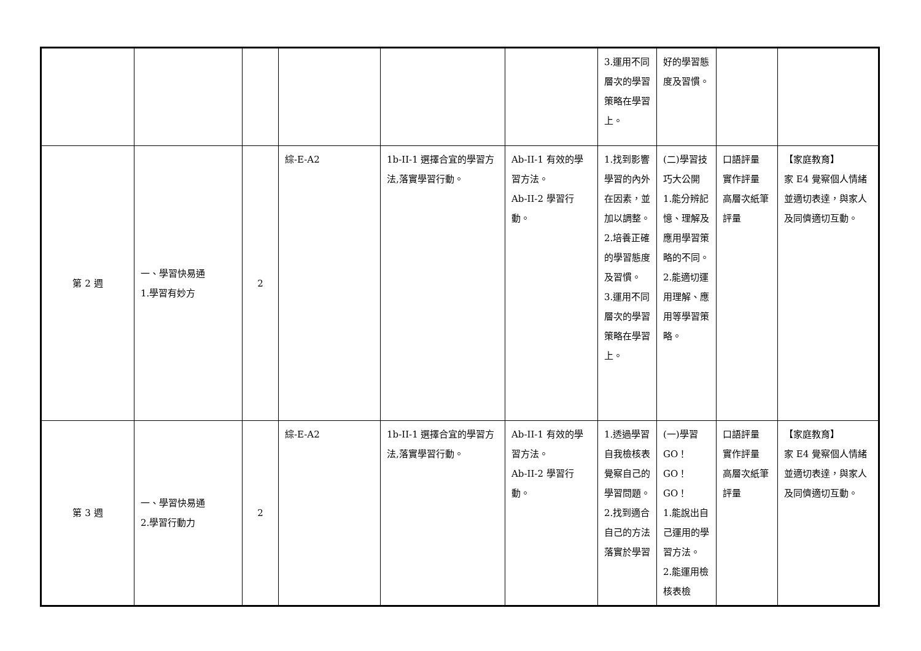| | | | | | | 3.運用不同層次的學習策略在學習上。 | 好的學習態度及習慣。 | | |
| 第 2 週 | 一、學習快易通 1.學習有妙方 | 2 | 綜-E-A2 | 1b-II-1 選擇合宜的學習方法,落實學習行動。 | Ab-II-1 有效的學習方法。 Ab-II-2 學習行動。 | 1.找到影響學習的內外在因素，並加以調整。 2.培養正確的學習態度及習慣。 3.運用不同層次的學習策略在學習上。 | (二)學習技巧大公開 1.能分辨記憶、理解及應用學習策略的不同。 2.能適切運用理解、應用等學習策略。 | 口語評量 實作評量 高層次紙筆評量 | 【家庭教育】 家 E4 覺察個人情緒並適切表達，與家人及同儕適切互動。 |
| 第 3 週 | 一、學習快易通 2.學習行動力 | 2 | 綜-E-A2 | 1b-II-1 選擇合宜的學習方法,落實學習行動。 | Ab-II-1 有效的學習方法。 Ab-II-2 學習行動。 | 1.透過學習自我檢核表覺察自己的學習問題。 2.找到適合自己的方法落實於學習 | (一)學習GO！GO！GO！ 1.能說出自己運用的學習方法。 2.能運用檢核表檢 | 口語評量 實作評量 高層次紙筆評量 | 【家庭教育】 家 E4 覺察個人情緒並適切表達，與家人及同儕適切互動。 |